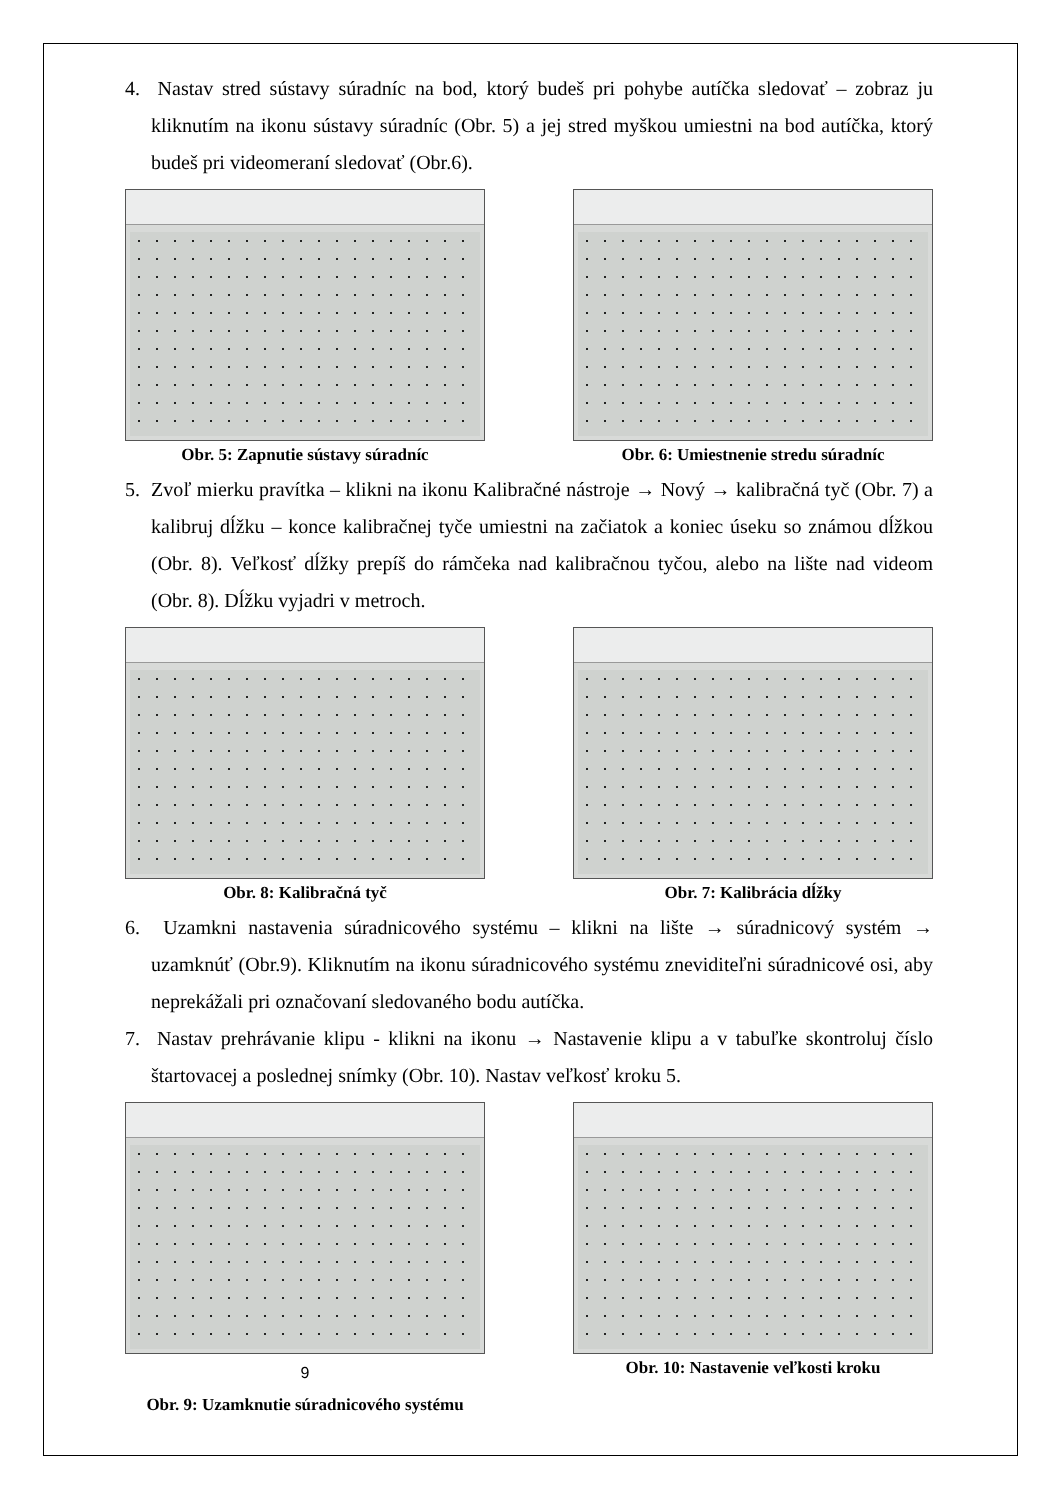4. Nastav stred sústavy súradníc na bod, ktorý budeš pri pohybe autíčka sledovať – zobraz ju kliknutím na ikonu sústavy súradníc (Obr. 5) a jej stred myškou umiestni na bod autíčka, ktorý budeš pri videomeraní sledovať (Obr.6).
Obr. 5: Zapnutie sústavy súradníc
Obr. 6: Umiestnenie stredu súradníc
5. Zvoľ mierku pravítka – klikni na ikonu Kalibračné nástroje → Nový → kalibračná tyč (Obr. 7) a kalibruj dĺžku – konce kalibračnej tyče umiestni na začiatok a koniec úseku so známou dĺžkou (Obr. 8). Veľkosť dĺžky prepíš do rámčeka nad kalibračnou tyčou, alebo na lište nad videom (Obr. 8). Dĺžku vyjadri v metroch.
Obr. 8: Kalibračná tyč Obr. 7: Kalibrácia dĺžky
6. Uzamkni nastavenia súradnicového systému – klikni na lište → súradnicový systém → uzamknúť (Obr.9). Kliknutím na ikonu súradnicového systému zneviditeľni súradnicové osi, aby neprekážali pri označovaní sledovaného bodu autíčka.
7. Nastav prehrávanie klipu - klikni na ikonu → Nastavenie klipu a v tabuľke skontroluj číslo štartovacej a poslednej snímky (Obr. 10). Nastav veľkosť kroku 5.
9
Obr. 9: Uzamknutie súradnicového systému
Obr. 10: Nastavenie veľkosti kroku